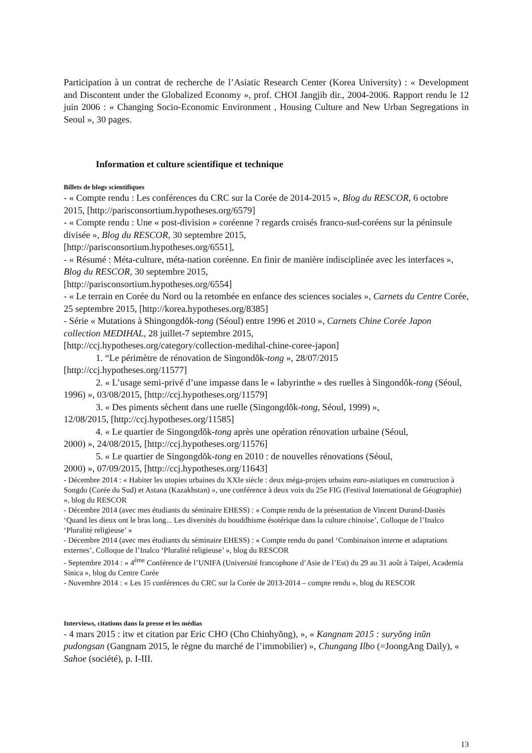Participation à un contrat de recherche de l’Asiatic Research Center (Korea University) : « Development and Discontent under the Globalized Economy », prof. CHOI Jangjib dir., 2004-2006. Rapport rendu le 12 juin 2006 : « Changing Socio-Economic Environment , Housing Culture and New Urban Segregations in Seoul », 30 pages.
Information et culture scientifique et technique
Billets de blogs scientifiques
- « Compte rendu : Les conférences du CRC sur la Corée de 2014-2015 », Blog du RESCOR, 6 octobre 2015, [http://parisconsortium.hypotheses.org/6579]
- « Compte rendu : Une « post-division » coréenne ? regards croisés franco-sud-coréens sur la péninsule divisée », Blog du RESCOR, 30 septembre 2015,
[http://parisconsortium.hypotheses.org/6551],
- « Résumé : Méta-culture, méta-nation coréenne. En finir de manière indisciplinée avec les interfaces », Blog du RESCOR, 30 septembre 2015,
[http://parisconsortium.hypotheses.org/6554]
- « Le terrain en Corée du Nord ou la retombée en enfance des sciences sociales », Carnets du Centre Corée, 25 septembre 2015, [http://korea.hypotheses.org/8385]
- Série « Mutations à Shingongdŏk-tong (Séoul) entre 1996 et 2010 », Carnets Chine Corée Japon collection MEDIHAL, 28 juillet-7 septembre 2015,
[http://ccj.hypotheses.org/category/collection-medihal-chine-coree-japon]
1. “Le périmètre de rénovation de Singondŏk-tong », 28/07/2015
[http://ccj.hypotheses.org/11577]
2. « L’usage semi-privé d’une impasse dans le « labyrinthe » des ruelles à Singondŏk-tong (Séoul, 1996) », 03/08/2015, [http://ccj.hypotheses.org/11579]
3. « Des piments sèchent dans une ruelle (Singongdŏk-tong, Séoul, 1999) »,
12/08/2015, [http://ccj.hypotheses.org/11585]
4. « Le quartier de Singongdŏk-tong après une opération rénovation urbaine (Séoul,
2000) », 24/08/2015, [http://ccj.hypotheses.org/11576]
5. « Le quartier de Singongdŏk-tong en 2010 : de nouvelles rénovations (Séoul,
2000) », 07/09/2015, [http://ccj.hypotheses.org/11643]
- Décembre 2014 : « Habiter les utopies urbaines du XXIe siècle : deux méga-projets urbains euro-asiatiques en construction à Songdo (Corée du Sud) et Astana (Kazakhstan) », une conférence à deux voix du 25e FIG (Festival International de Géographie) », blog du RESCOR
- Décembre 2014 (avec mes étudiants du séminaire EHESS) : « Compte rendu de la présentation de Vincent Durand-Dastès ‘Quand les dieux ont le bras long... Les diversités du bouddhisme ésotérique dans la culture chinoise’, Colloque de l’Inalco ‘Pluralité religieuse’ »
- Décembre 2014 (avec mes étudiants du séminaire EHESS) : « Compte rendu du panel ‘Combinaison interne et adaptations externes’, Colloque de l’Inalco ‘Pluralité religieuse’ », blog du RESCOR
- Septembre 2014 : « 4<sup>ème</sup> Conférence de l’UNIFA (Université francophone d’Asie de l’Est) du 29 au 31 août à Taipei, Academia Sinica », blog du Centre Corée
- Novembre 2014 : « Les 15 conférences du CRC sur la Corée de 2013-2014 – compte rendu », blog du RESCOR
Interviews, citations dans la presse et les médias
- 4 mars 2015 : itw et citation par Eric CHO (Cho Chinhyŏng), », « Kangnam 2015 : suryŏng inŭn pudongsan (Gangnam 2015, le règne du marché de l’immobilier) », Chungang Ilbo (=JoongAng Daily), « Sahoe (société), p. I-III.
13